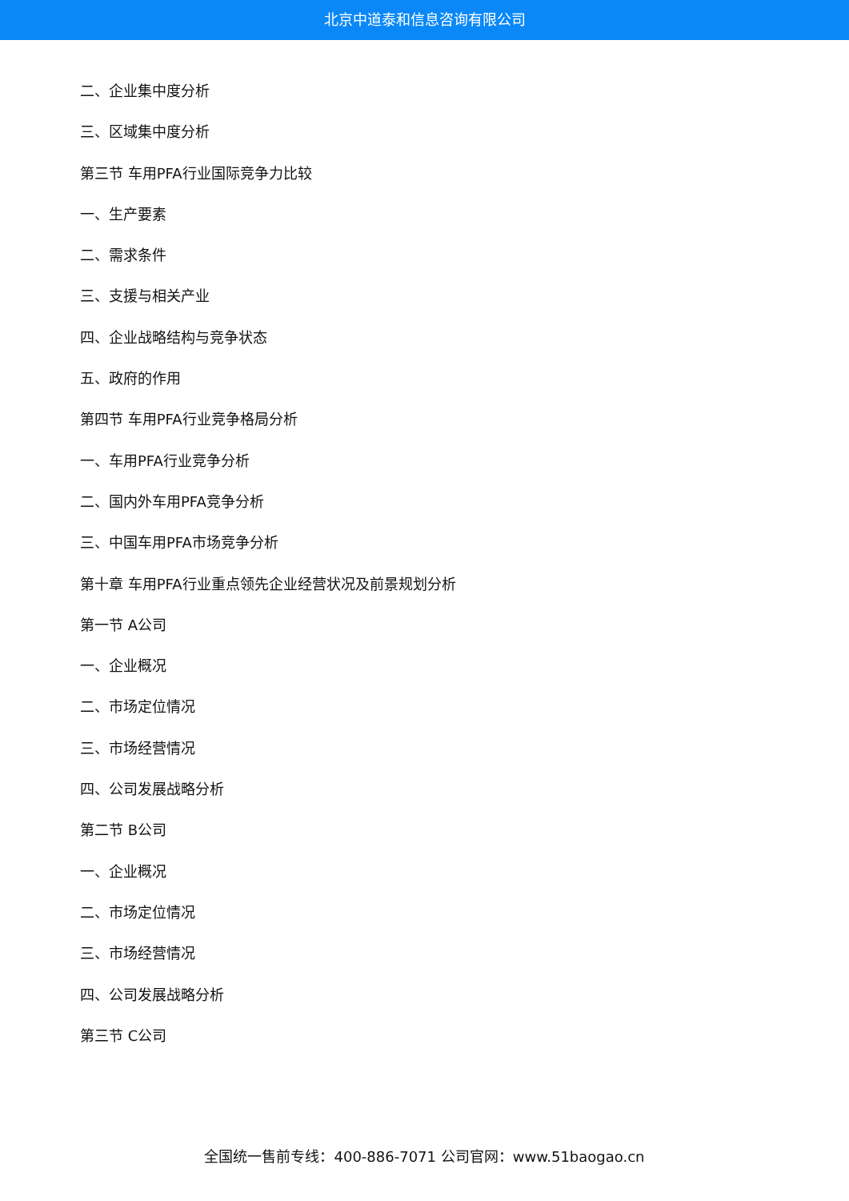北京中道泰和信息咨询有限公司
二、企业集中度分析
三、区域集中度分析
第三节 车用PFA行业国际竞争力比较
一、生产要素
二、需求条件
三、支援与相关产业
四、企业战略结构与竞争状态
五、政府的作用
第四节 车用PFA行业竞争格局分析
一、车用PFA行业竞争分析
二、国内外车用PFA竞争分析
三、中国车用PFA市场竞争分析
第十章 车用PFA行业重点领先企业经营状况及前景规划分析
第一节 A公司
一、企业概况
二、市场定位情况
三、市场经营情况
四、公司发展战略分析
第二节 B公司
一、企业概况
二、市场定位情况
三、市场经营情况
四、公司发展战略分析
第三节 C公司
全国统一售前专线：400-886-7071 公司官网：www.51baogao.cn